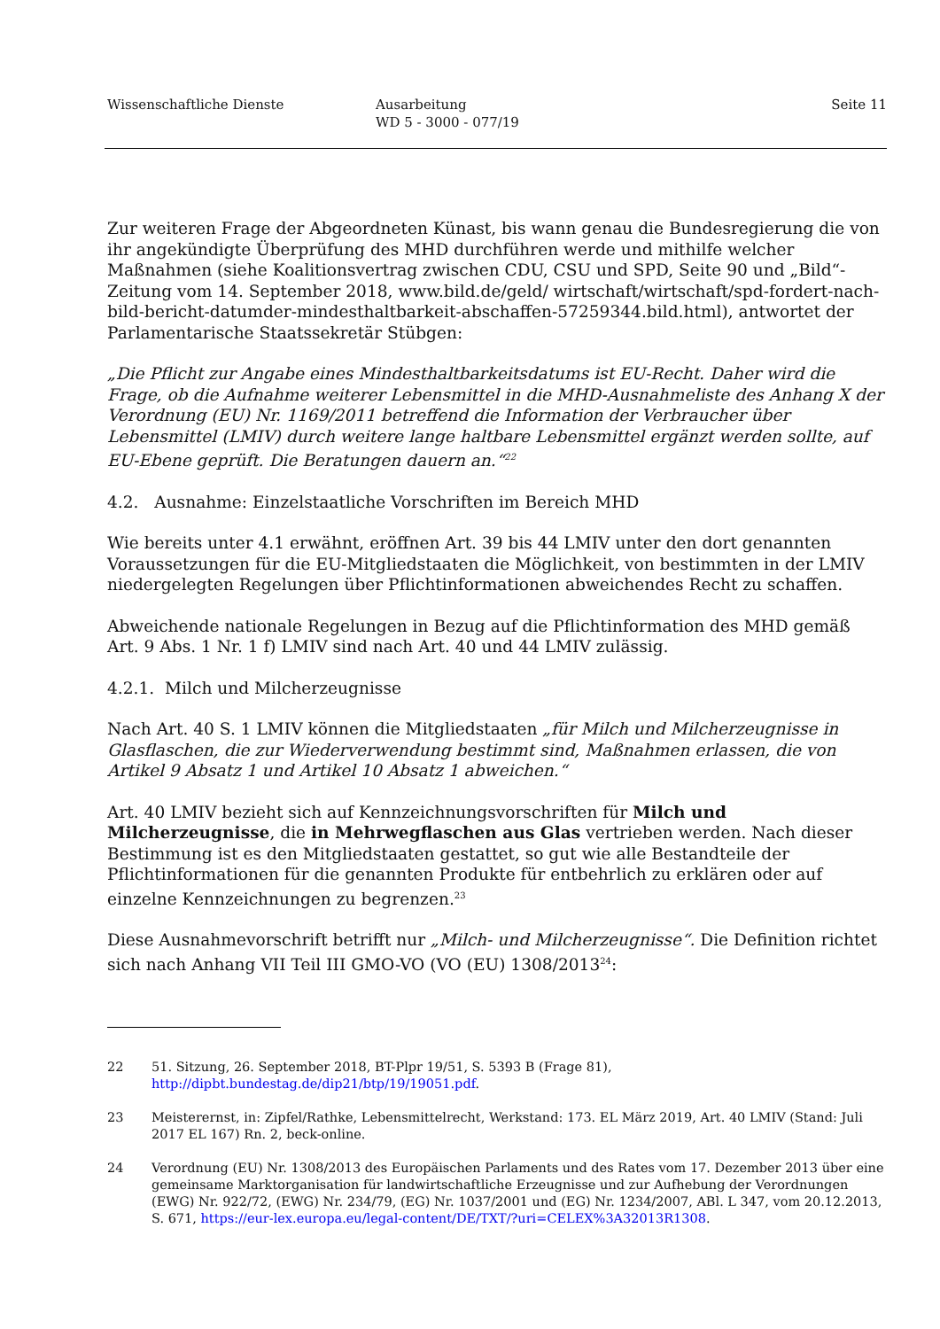Wissenschaftliche Dienste Ausarbeitung
WD 5 - 3000 - 077/19
Seite 11
Zur weiteren Frage der Abgeordneten Künast, bis wann genau die Bundesregierung die von ihr angekündigte Überprüfung des MHD durchführen werde und mithilfe welcher Maßnahmen (siehe Koalitionsvertrag zwischen CDU, CSU und SPD, Seite 90 und „Bild“-Zeitung vom 14. September 2018, www.bild.de/geld/ wirtschaft/wirtschaft/spd-fordert-nach-bild-bericht-datumder-mindesthaltbarkeit-abschaffen-57259344.bild.html), antwortet der Parlamentarische Staatssekretär Stübgen:
„Die Pflicht zur Angabe eines Mindesthaltbarkeitsdatums ist EU-Recht. Daher wird die Frage, ob die Aufnahme weiterer Lebensmittel in die MHD-Ausnahmeliste des Anhang X der Verordnung (EU) Nr. 1169/2011 betreffend die Information der Verbraucher über Lebensmittel (LMIV) durch weitere lange haltbare Lebensmittel ergänzt werden sollte, auf EU-Ebene geprüft. Die Beratungen dauern an.“<sup>22</sup>
4.2. Ausnahme: Einzelstaatliche Vorschriften im Bereich MHD
Wie bereits unter 4.1 erwähnt, eröffnen Art. 39 bis 44 LMIV unter den dort genannten Voraussetzungen für die EU-Mitgliedstaaten die Möglichkeit, von bestimmten in der LMIV niedergelegten Regelungen über Pflichtinformationen abweichendes Recht zu schaffen.
Abweichende nationale Regelungen in Bezug auf die Pflichtinformation des MHD gemäß Art. 9 Abs. 1 Nr. 1 f) LMIV sind nach Art. 40 und 44 LMIV zulässig.
4.2.1. Milch und Milcherzeugnisse
Nach Art. 40 S. 1 LMIV können die Mitgliedstaaten „für Milch und Milcherzeugnisse in Glasflaschen, die zur Wiederverwendung bestimmt sind, Maßnahmen erlassen, die von Artikel 9 Absatz 1 und Artikel 10 Absatz 1 abweichen.“
Art. 40 LMIV bezieht sich auf Kennzeichnungsvorschriften für Milch und Milcherzeugnisse, die in Mehrwegflaschen aus Glas vertrieben werden. Nach dieser Bestimmung ist es den Mitgliedstaaten gestattet, so gut wie alle Bestandteile der Pflichtinformationen für die genannten Produkte für entbehrlich zu erklären oder auf einzelne Kennzeichnungen zu begrenzen.<sup>23</sup>
Diese Ausnahmevorschrift betrifft nur „Milch- und Milcherzeugnisse“. Die Definition richtet sich nach Anhang VII Teil III GMO-VO (VO (EU) 1308/2013<sup>24</sup>:
22 51. Sitzung, 26. September 2018, BT-Plpr 19/51, S. 5393 B (Frage 81), http://dipbt.bundestag.de/dip21/btp/19/19051.pdf.
23 Meisterernst, in: Zipfel/Rathke, Lebensmittelrecht, Werkstand: 173. EL März 2019, Art. 40 LMIV (Stand: Juli 2017 EL 167) Rn. 2, beck-online.
24 Verordnung (EU) Nr. 1308/2013 des Europäischen Parlaments und des Rates vom 17. Dezember 2013 über eine gemeinsame Marktorganisation für landwirtschaftliche Erzeugnisse und zur Aufhebung der Verordnungen (EWG) Nr. 922/72, (EWG) Nr. 234/79, (EG) Nr. 1037/2001 und (EG) Nr. 1234/2007, ABl. L 347, vom 20.12.2013, S. 671, https://eur-lex.europa.eu/legal-content/DE/TXT/?uri=CELEX%3A32013R1308.